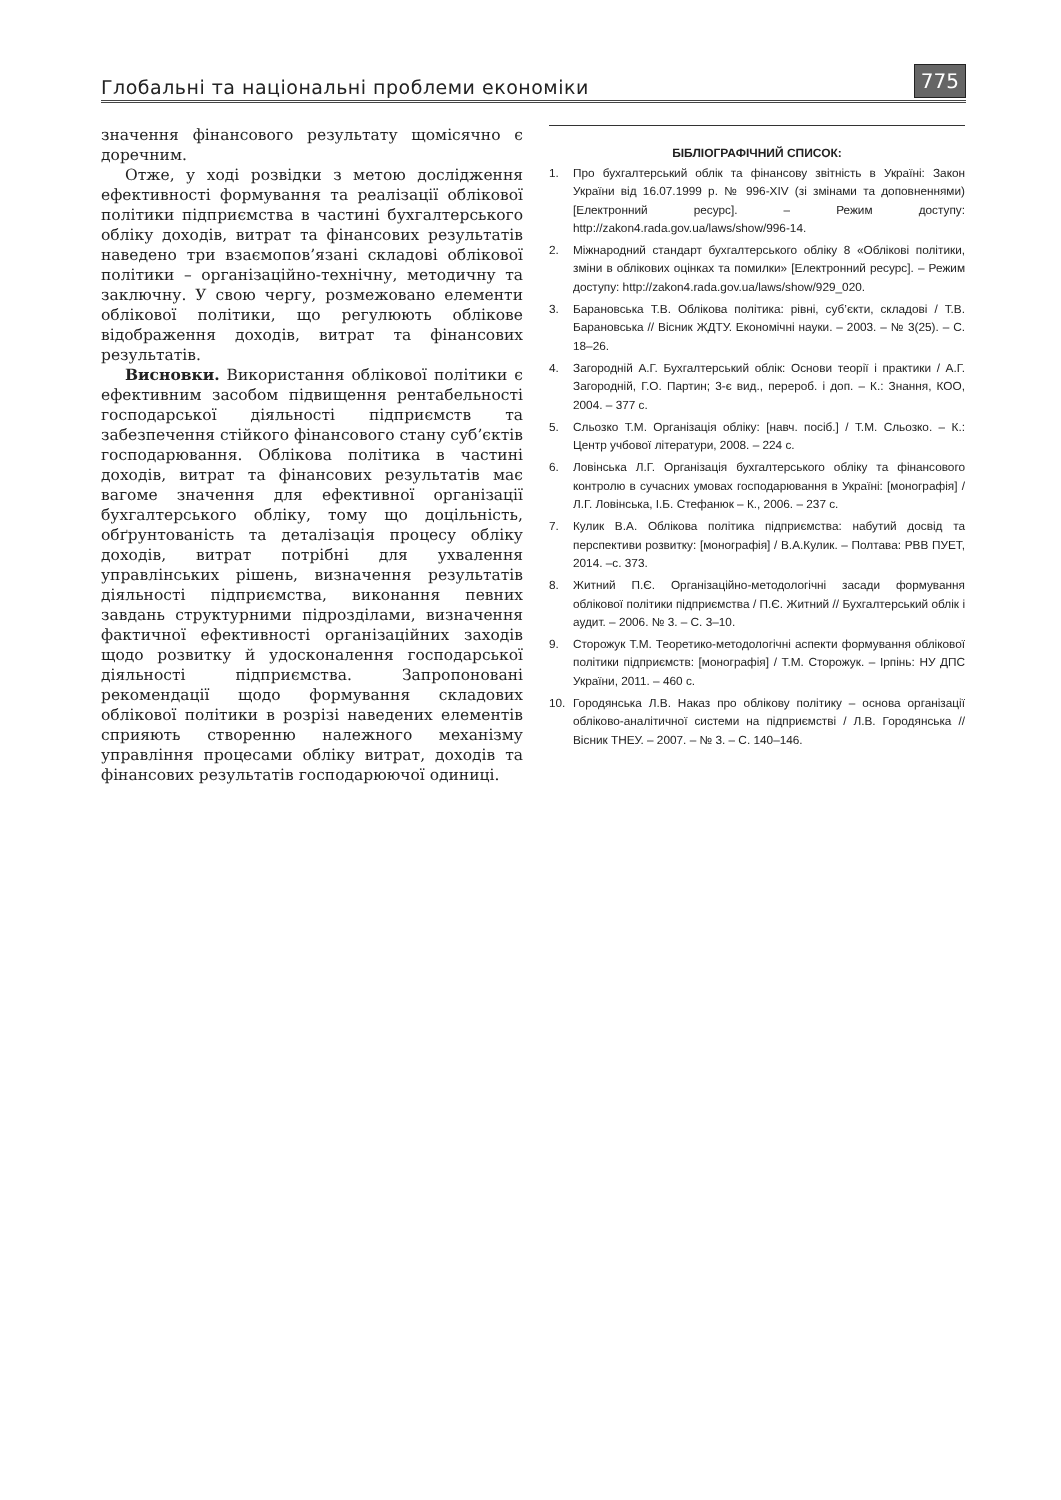Глобальні та національні проблеми економіки
775
значення фінансового результату щомісячно є доречним.
Отже, у ході розвідки з метою дослідження ефективності формування та реалізації облікової політики підприємства в частині бухгалтерського обліку доходів, витрат та фінансових результатів наведено три взаємопов’язані складові облікової політики – організаційно-технічну, методичну та заключну. У свою чергу, розмежовано елементи облікової політики, що регулюють облікове відображення доходів, витрат та фінансових результатів.
Висновки. Використання облікової політики є ефективним засобом підвищення рентабельності господарської діяльності підприємств та забезпечення стійкого фінансового стану суб’єктів господарювання. Облікова політика в частині доходів, витрат та фінансових результатів має вагоме значення для ефективної організації бухгалтерського обліку, тому що доцільність, обґрунтованість та деталізація процесу обліку доходів, витрат потрібні для ухвалення управлінських рішень, визначення результатів діяльності підприємства, виконання певних завдань структурними підрозділами, визначення фактичної ефективності організаційних заходів щодо розвитку й удосконалення господарської діяльності підприємства. Запропоновані рекомендації щодо формування складових облікової політики в розрізі наведених елементів сприяють створенню належного механізму управління процесами обліку витрат, доходів та фінансових результатів господарюючої одиниці.
БІБЛІОГРАФІЧНИЙ СПИСОК:
1. Про бухгалтерський облік та фінансову звітність в Україні: Закон України від 16.07.1999 р. № 996-XIV (зі змінами та доповненнями) [Електронний ресурс]. – Режим доступу: http://zakon4.rada.gov.ua/laws/show/996-14.
2. Міжнародний стандарт бухгалтерського обліку 8 «Облікові політики, зміни в облікових оцінках та помилки» [Електронний ресурс]. – Режим доступу: http://zakon4.rada.gov.ua/laws/show/929_020.
3. Барановська Т.В. Облікова політика: рівні, суб’єкти, складові / Т.В. Барановська // Вісник ЖДТУ. Економічні науки. – 2003. – № 3(25). – С. 18–26.
4. Загородній А.Г. Бухгалтерський облік: Основи теорії і практики / А.Г. Загородній, Г.О. Партин; 3-є вид., перероб. і доп. – К.: Знання, КОО, 2004. – 377 с.
5. Сльозко Т.М. Організація обліку: [навч. посіб.] / Т.М. Сльозко. – К.: Центр учбової літератури, 2008. – 224 с.
6. Ловінська Л.Г. Організація бухгалтерського обліку та фінансового контролю в сучасних умовах господарювання в Україні: [монографія] / Л.Г. Ловінська, І.Б. Стефанюк – К., 2006. – 237 с.
7. Кулик В.А. Облікова політика підприємства: набутий досвід та перспективи розвитку: [монографія] / В.А.Кулик. – Полтава: РВВ ПУЕТ, 2014. –с. 373.
8. Житний П.Є. Організаційно-методологічні засади формування облікової політики підприємства / П.Є. Житний // Бухгалтерський облік і аудит. – 2006. № 3. – С. 3–10.
9. Сторожук Т.М. Теоретико-методологічні аспекти формування облікової політики підприємств: [монографія] / Т.М. Сторожук. – Ірпінь: НУ ДПС України, 2011. – 460 с.
10. Городянська Л.В. Наказ про облікову політику – основа організації обліково-аналітичної системи на підприємстві / Л.В. Городянська // Вісник ТНЕУ. – 2007. – № 3. – С. 140–146.